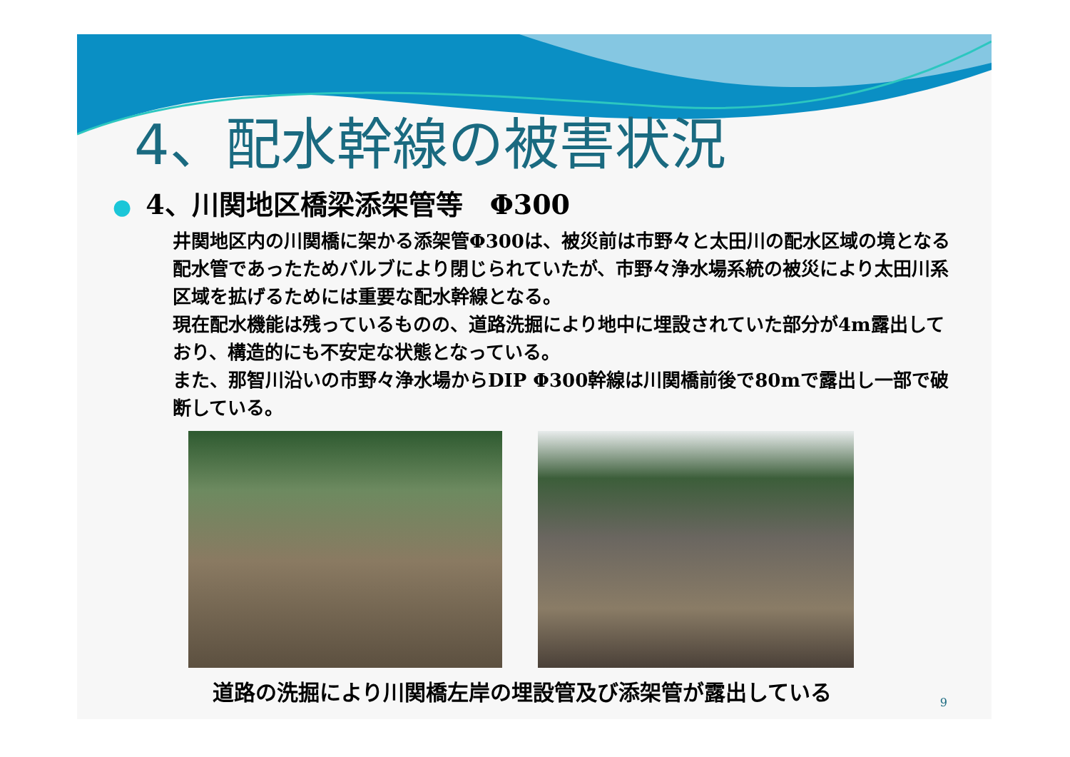4、配水幹線の被害状況
● 4、川関地区橋梁添架管等　Φ300
井関地区内の川関橋に架かる添架管Φ300は、被災前は市野々と太田川の配水区域の境となる配水管であったためバルブにより閉じられていたが、市野々浄水場系統の被災により太田川系区域を拡げるためには重要な配水幹線となる。
現在配水機能は残っているものの、道路洗掘により地中に埋設されていた部分が4m露出しており、構造的にも不安定な状態となっている。
また、那智川沿いの市野々浄水場からDIP Φ300幹線は川関橋前後で80mで露出し一部で破断している。
道路の洗掘により川関橋左岸の埋設管及び添架管が露出している
9